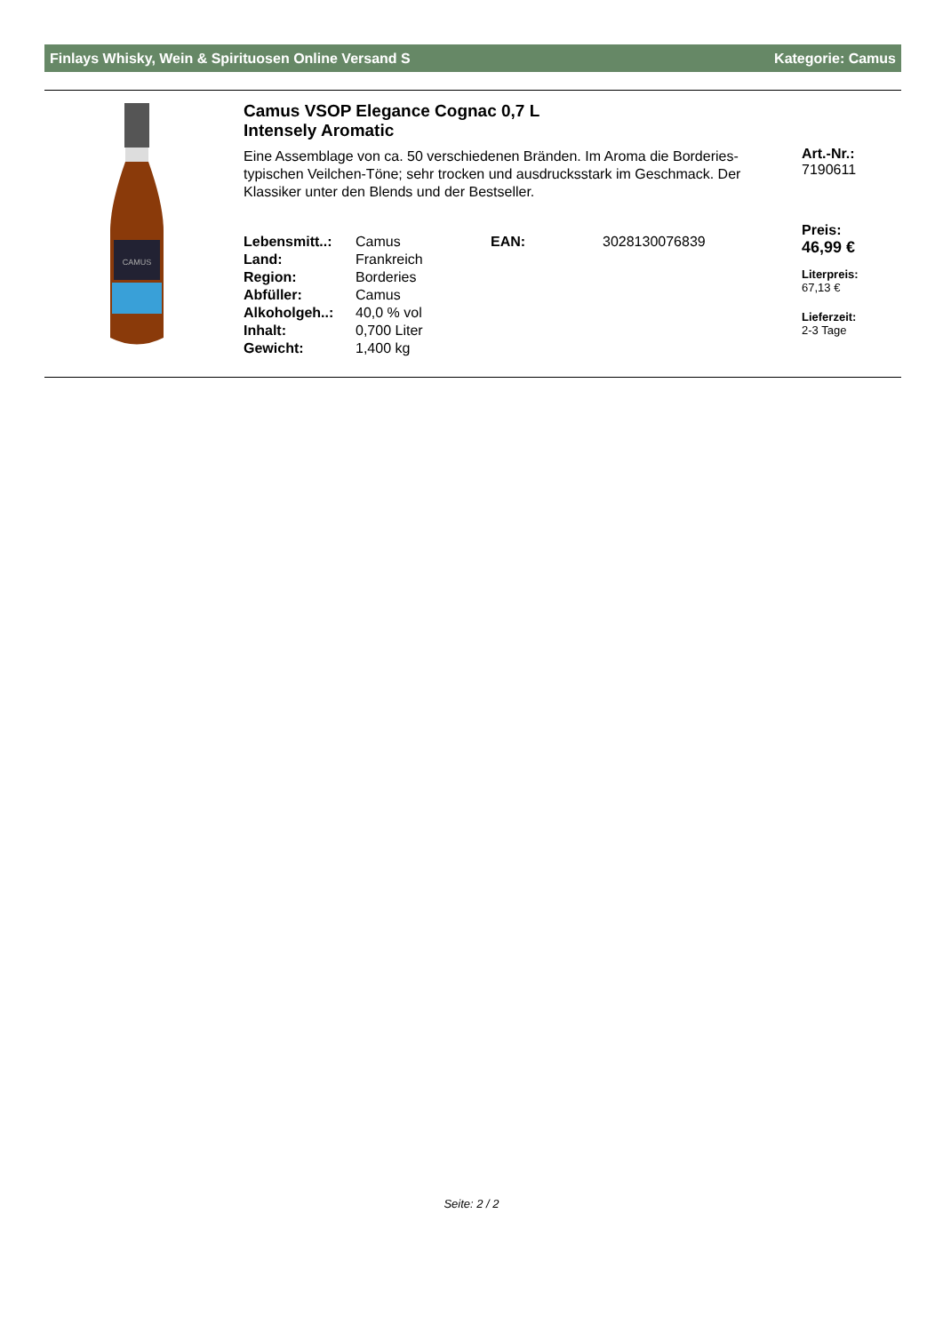Finlays Whisky, Wein & Spirituosen Online Versand S Kategorie: Camus
CAMUS
Camus VSOP Elegance Cognac 0,7 L
Intensely Aromatic
Eine Assemblage von ca. 50 verschiedenen Bränden. Im Aroma die Borderies-typischen Veilchen-Töne; sehr trocken und ausdrucksstark im Geschmack. Der Klassiker unter den Blends und der Bestseller.
| Lebensmitt..: | Camus | EAN: | 3028130076839 |
| Land: | Frankreich | | |
| Region: | Borderies | | |
| Abfüller: | Camus | | |
| Alkoholgeh..: | 40,0 % vol | | |
| Inhalt: | 0,700 Liter | | |
| Gewicht: | 1,400 kg | | |
Art.-Nr.:
7190611
Preis:
46,99 €
Literpreis:
67,13 €
Lieferzeit:
2-3 Tage
Seite: 2 / 2